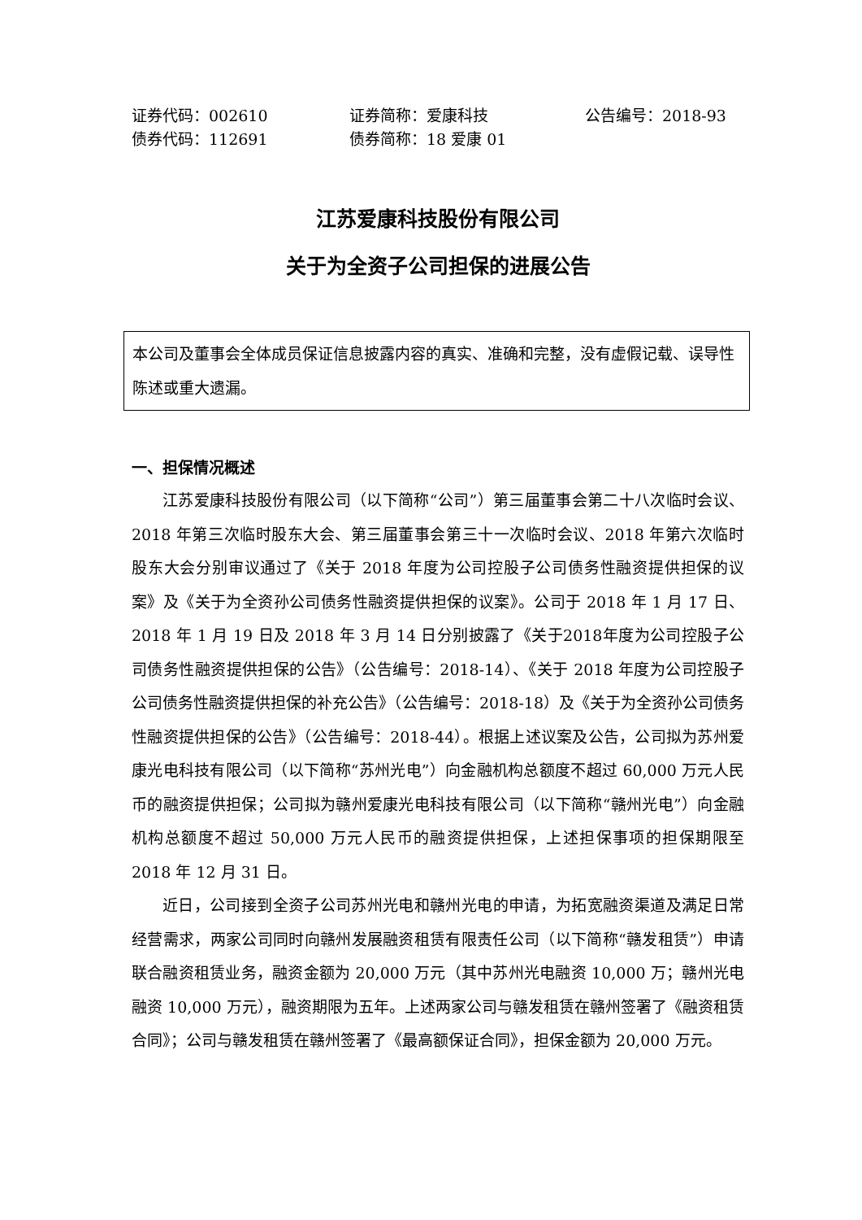证券代码：002610
证券简称：爱康科技
公告编号：2018-93
债券代码：112691
债券简称：18 爱康 01
江苏爱康科技股份有限公司
关于为全资子公司担保的进展公告
本公司及董事会全体成员保证信息披露内容的真实、准确和完整，没有虚假记载、误导性陈述或重大遗漏。
一、担保情况概述
江苏爱康科技股份有限公司（以下简称“公司”）第三届董事会第二十八次临时会议、2018 年第三次临时股东大会、第三届董事会第三十一次临时会议、2018 年第六次临时股东大会分别审议通过了《关于 2018 年度为公司控股子公司债务性融资提供担保的议案》及《关于为全资孙公司债务性融资提供担保的议案》。公司于 2018 年 1 月 17 日、2018 年 1 月 19 日及 2018 年 3 月 14 日分别披露了《关于2018年度为公司控股子公司债务性融资提供担保的公告》（公告编号：2018-14）、《关于 2018 年度为公司控股子公司债务性融资提供担保的补充公告》（公告编号：2018-18）及《关于为全资孙公司债务性融资提供担保的公告》（公告编号：2018-44）。根据上述议案及公告，公司拟为苏州爱康光电科技有限公司（以下简称“苏州光电”）向金融机构总额度不超过 60,000 万元人民币的融资提供担保；公司拟为赣州爱康光电科技有限公司（以下简称“赣州光电”）向金融机构总额度不超过 50,000 万元人民币的融资提供担保，上述担保事项的担保期限至 2018 年 12 月 31 日。
近日，公司接到全资子公司苏州光电和赣州光电的申请，为拓宽融资渠道及满足日常经营需求，两家公司同时向赣州发展融资租赁有限责任公司（以下简称“赣发租赁”）申请联合融资租赁业务，融资金额为 20,000 万元（其中苏州光电融资 10,000 万；赣州光电融资 10,000 万元），融资期限为五年。上述两家公司与赣发租赁在赣州签署了《融资租赁合同》；公司与赣发租赁在赣州签署了《最高额保证合同》，担保金额为 20,000 万元。